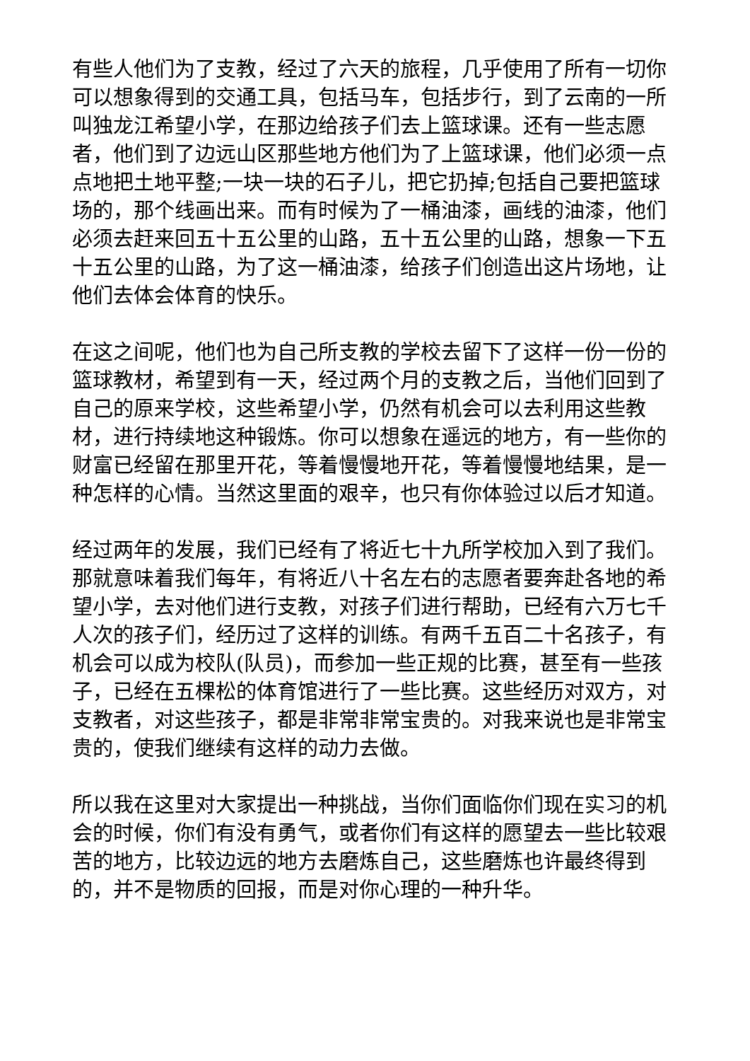有些人他们为了支教，经过了六天的旅程，几乎使用了所有一切你可以想象得到的交通工具，包括马车，包括步行，到了云南的一所叫独龙江希望小学，在那边给孩子们去上篮球课。还有一些志愿者，他们到了边远山区那些地方他们为了上篮球课，他们必须一点点地把土地平整;一块一块的石子儿，把它扔掉;包括自己要把篮球场的，那个线画出来。而有时候为了一桶油漆，画线的油漆，他们必须去赶来回五十五公里的山路，五十五公里的山路，想象一下五十五公里的山路，为了这一桶油漆，给孩子们创造出这片场地，让他们去体会体育的快乐。
在这之间呢，他们也为自己所支教的学校去留下了这样一份一份的篮球教材，希望到有一天，经过两个月的支教之后，当他们回到了自己的原来学校，这些希望小学，仍然有机会可以去利用这些教材，进行持续地这种锻炼。你可以想象在遥远的地方，有一些你的财富已经留在那里开花，等着慢慢地开花，等着慢慢地结果，是一种怎样的心情。当然这里面的艰辛，也只有你体验过以后才知道。
经过两年的发展，我们已经有了将近七十九所学校加入到了我们。那就意味着我们每年，有将近八十名左右的志愿者要奔赴各地的希望小学，去对他们进行支教，对孩子们进行帮助，已经有六万七千人次的孩子们，经历过了这样的训练。有两千五百二十名孩子，有机会可以成为校队(队员)，而参加一些正规的比赛，甚至有一些孩子，已经在五棵松的体育馆进行了一些比赛。这些经历对双方，对支教者，对这些孩子，都是非常非常宝贵的。对我来说也是非常宝贵的，使我们继续有这样的动力去做。
所以我在这里对大家提出一种挑战，当你们面临你们现在实习的机会的时候，你们有没有勇气，或者你们有这样的愿望去一些比较艰苦的地方，比较边远的地方去磨炼自己，这些磨炼也许最终得到的，并不是物质的回报，而是对你心理的一种升华。